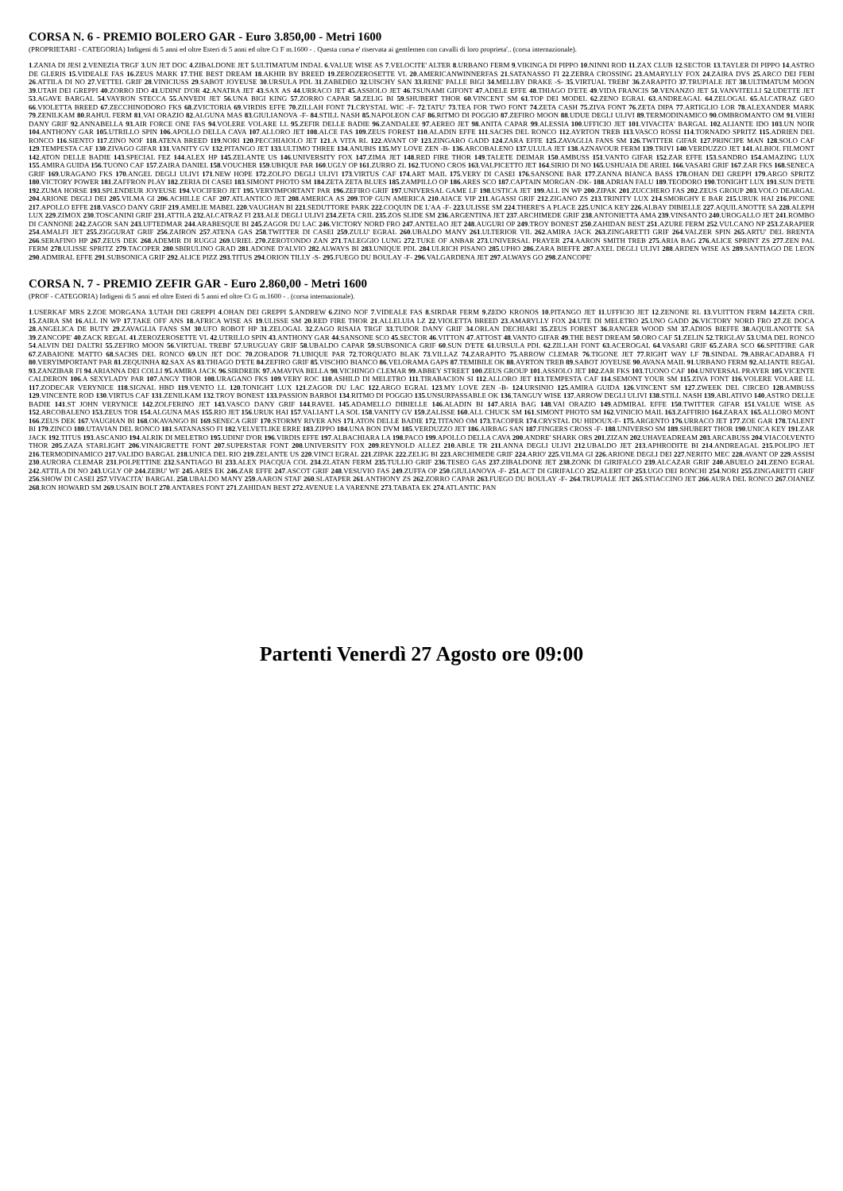CORSA N. 6 - PREMIO BOLERO GAR - Euro 3.850,00 - Metri 1600
(PROPRIETARI - CATEGORIA) Indigeni di 5 anni ed oltre Esteri di 5 anni ed oltre Ct F m.1600 - . Questa corsa e' riservata ai gentlemen con cavalli di loro proprieta'.. (corsa internazionale).
1.ZANIA DI JESI 2.VENEZIA TRGF 3.UN JET DOC 4.ZIBALDONE JET 5.ULTIMATUM INDAL 6.VALUE WISE AS 7.VELOCITE' ALTER 8.URBANO FERM 9.VIKINGA DI PIPPO 10.NINNI ROD 11.ZAX CLUB 12.SECTOR 13.TAYLER DI PIPPO 14.ASTRO DE GLERIS 15.VIDEALE FAS 16.ZEUS MARK 17.THE BEST DREAM 18.AKHIR BY BREED 19.ZEROZEROSETTE VL 20.AMERICANWINNERFAS 21.SATANASSO FI 22.ZEBRA CROSSING 23.AMARYLLY FOX 24.ZAIRA DVS 25.ARCO DEI FEBI 26.ATTILA DI NO 27.VETTEL GRIF 28.VINICIUSS 29.SABOT JOYEUSE 30.URSULA PDL 31.ZABEDEO 32.UISCHY SAN 33.RENE' PALLE BIGI 34.MELLBY DRAKE -S- 35.VIRTUAL TREBI' 36.ZARAPITO 37.TRUPIALE JET 38.ULTIMATUM MOON 39.UTAH DEI GREPPI 40.ZORRO IDO 41.UDINI' D'OR 42.ANATRA JET 43.SAX AS 44.URRACO JET 45.ASSIOLO JET 46.TSUNAMI GIFONT 47.ADELE EFFE 48.THIAGO D'ETE 49.VIDA FRANCIS 50.VENANZO JET 51.VANVITELLI 52.UDETTE JET 53.AGAVE BARGAL 54.VAYRON STECCA 55.ANVEDI JET 56.UNA BIGI KING 57.ZORRO CAPAR 58.ZELIG BI 59.SHUBERT THOR 60.VINCENT SM 61.TOP DEI MODEL 62.ZENO EGRAL 63.ANDREAGAL 64.ZELOGAL 65.ALCATRAZ GEO 66.VIOLETTA BREED 67.ZECCHINODORO FKS 68.ZVICTORIA 69.VIRDIS EFFE 70.ZILLAH FONT 71.CRYSTAL WIC -F- 72.TATU' 73.TEA FOR TWO FONT 74.ZETA CASH 75.ZIVA FONT 76.ZETA DIPA 77.ARTIGLIO LOR 78.ALEXANDER MARK 79.ZENILKAM 80.RAHUL FERM 81.VAI ORAZIO 82.ALGUNA MAS 83.GIULIANOVA -F- 84.STILL NASH 85.NAPOLEON CAF 86.RITMO DI POGGIO 87.ZEFIRO MOON 88.UDUE DEGLI ULIVI 89.TERMODINAMICO 90.OMBROMANTO OM 91.VIERI DANY GRIF 92.ANNABELLA 93.AIR FORCE ONE FAS 94.VOLERE VOLARE LL 95.ZEFIR DELLE BADIE 96.ZANDALEE 97.AEREO JET 98.ANITA CAPAR 99.ALESSIA 100.UFFICIO JET 101.VIVACITA' BARGAL 102.ALIANTE IDO 103.UN NOIR 104.ANTHONY GAR 105.UTRILLO SPIN 106.APOLLO DELLA CAVA 107.ALLORO JET 108.ALCE FAS 109.ZEUS FOREST 110.ALADIN EFFE 111.SACHS DEL RONCO 112.AYRTON TREB 113.VASCO ROSSI 114.TORNADO SPRITZ 115.ADRIEN DEL RONCO 116.SIENTO 117.ZINO NOF 118.ATENA BREED 119.NORI 120.PECCHIAIOLO JET 121.A VITA RL 122.AVANT OP 123.ZINGARO GADD 124.ZARA EFFE 125.ZAVAGLIA FANS SM 126.TWITTER GIFAR 127.PRINCIPE MAN 128.SOLO CAF 129.TEMPESTA CAF 130.ZIVAGO GIFAR 131.VANITY GV 132.PITANGO JET 133.ULTIMO THREE 134.ANUBIS 135.MY LOVE ZEN -B- 136.ARCOBALENO 137.ULULA JET 138.AZNAVOUR FERM 139.TRIVI 140.VERDUZZO JET 141.ALBIOL FILMONT 142.ATON DELLE BADIE 143.SPECIAL FEZ 144.ALEX HP 145.ZELANTE US 146.UNIVERSITY FOX 147.ZIMA JET 148.RED FIRE THOR 149.TALETE DEIMAR 150.AMBUSS 151.VANTO GIFAR 152.ZAR EFFE 153.SANDRO 154.AMAZING LUX 155.AMIRA GUIDA 156.TUONO CAF 157.ZAIRA DANIEL 158.VOUCHER 159.UBIQUE PAR 160.UGLY OP 161.ZURRO ZL 162.TUONO CROS 163.VALPICETTO JET 164.SIRIO DI NO 165.USHUAIA DE ARIEL 166.VASARI GRIF 167.ZAR FKS 168.SENECA GRIF 169.URAGANO FKS 170.ANGEL DEGLI ULIVI 171.NEW HOPE 172.ZOLFO DEGLI ULIVI 173.VIRTUS CAF 174.ART MAIL 175.VERY DI CASEI 176.SANSONE BAR 177.ZANNA BIANCA BASS 178.OHAN DEI GREPPI 179.ARGO SPRITZ 180.VICTORY POWER 181.ZAFFRON PLAY 182.ZERIA DI CASEI 183.SIMONT PHOTO SM 184.ZETA ZETA BLUES 185.ZAMPILLO OP 186.ARES SCO 187.CAPTAIN MORGAN -DK- 188.ADRIAN FALU 189.TEODORO 190.TONIGHT LUX 191.SUN D'ETE 192.ZUMA HORSE 193.SPLENDEUR JOYEUSE 194.VOCIFERO JET 195.VERYIMPORTANT PAR 196.ZEFIRO GRIF 197.UNIVERSAL GAME LF 198.USTICA JET 199.ALL IN WP 200.ZIPAK 201.ZUCCHERO FAS 202.ZEUS GROUP 203.VOLO DEARGAL 204.ARIONE DEGLI DEI 205.VILMA GI 206.ACHILLE CAF 207.ATLANTICO JET 208.AMERICA AS 209.TOP GUN AMERICA 210.AIACE VIP 211.AGASSI GRIF 212.ZIGANO ZS 213.TRINITY LUX 214.SMORGHY E BAR 215.URUK HAI 216.PICONE 217.APOLLO EFFE 218.VASCO DANY GRIF 219.AMELIE MABEL 220.VAUGHAN BI 221.SEDUTTORE PARK 222.COQUIN DE L'AA -F- 223.ULISSE SM 224.THERE'S A PLACE 225.UNICA KEY 226.ALBAY DIBIELLE 227.AQUILANOTTE SA 228.ALEPH LUX 229.ZIMOX 230.TOSCANINI GRIF 231.ATTILA 232.ALCATRAZ FI 233.ALE DEGLI ULIVI 234.ZETA CRIL 235.ZOS SLIDE SM 236.ARGENTINA JET 237.ARCHIMEDE GRIF 238.ANTONIETTA AMA 239.VINSANTO 240.UROGALLO JET 241.ROMBO DI CANNONE 242.ZAGOR SAN 243.UFTEDMAR 244.ARABESQUE BI 245.ZAGOR DU LAC 246.VICTORY NORD FRO 247.ANTELAO JET 248.AUGURI OP 249.TROY BONEST 250.ZAHIDAN BEST 251.AZURE FERM 252.VULCANO NP 253.ZARAPIER 254.AMALFI JET 255.ZIGGURAT GRIF 256.ZAIRON 257.ATENA GAS 258.TWITTER DI CASEI 259.ZULU' EGRAL 260.UBALDO MANY 261.ULTERIOR VIL 262.AMIRA JACK 263.ZINGARETTI GRIF 264.VALZER SPIN 265.ARTU' DEL BRENTA 266.SERAFINO HP 267.ZEUS DEK 268.ADEMIR DI RUGGI 269.URIEL 270.ZEROTONDO ZAN 271.TALEGGIO LUNG 272.TUKE OF ANBAR 273.UNIVERSAL PRAYER 274.AARON SMITH TREB 275.ARIA BAG 276.ALICE SPRINT ZS 277.ZEN PAL FERM 278.ULISSE SPRITZ 279.TACOPER 280.SBIRULINO GRAD 281.ADONE D'ALVIO 282.ALWAYS BI 283.UNIQUE PDL 284.ULRICH PISANO 285.UPHO 286.ZARA BIEFFE 287.AXEL DEGLI ULIVI 288.ARDEN WISE AS 289.SANTIAGO DE LEON 290.ADMIRAL EFFE 291.SUBSONICA GRIF 292.ALICE PIZZ 293.TITUS 294.ORION TILLY -S- 295.FUEGO DU BOULAY -F- 296.VALGARDENA JET 297.ALWAYS GO 298.ZANCOPE'
CORSA N. 7 - PREMIO ZEFIR GAR - Euro 2.860,00 - Metri 1600
(PROF - CATEGORIA) Indigeni di 5 anni ed oltre Esteri di 5 anni ed oltre Ct G m.1600 - . (corsa internazionale).
1.USERKAF MRS 2.ZOE MORGANA 3.UTAH DEI GREPPI 4.OHAN DEI GREPPI 5.ANDREW 6.ZINO NOF 7.VIDEALE FAS 8.SIRDAR FERM 9.ZEDO KRONOS 10.PITANGO JET 11.UFFICIO JET 12.ZENONE RL 13.VUITTON FERM 14.ZETA CRIL 15.ZAIRA SM 16.ALL IN WP 17.TAKE OFF ANS 18.AFRICA WISE AS 19.ULISSE SM 20.RED FIRE THOR 21.ALLELUIA LZ 22.VIOLETTA BREED 23.AMARYLLY FOX 24.UTE DI MELETRO 25.UNO GADD 26.VICTORY NORD FRO 27.ZE DOCA 28.ANGELICA DE BUTY 29.ZAVAGLIA FANS SM 30.UFO ROBOT HP 31.ZELOGAL 32.ZAGO RISAIA TRGF 33.TUDOR DANY GRIF 34.ORLAN DECHIARI 35.ZEUS FOREST 36.RANGER WOOD SM 37.ADIOS BIEFFE 38.AQUILANOTTE SA 39.ZANCOPE' 40.ZACK REGAL 41.ZEROZEROSETTE VL 42.UTRILLO SPIN 43.ANTHONY GAR 44.SANSONE SCO 45.SECTOR 46.VITTON 47.ATTOST 48.VANTO GIFAR 49.THE BEST DREAM 50.ORO CAF 51.ZELIN 52.TRIGLAV 53.UMA DEL RONCO 54.ALVIN DEI DALTRI 55.ZEFIRO MOON 56.VIRTUAL TREBI' 57.URUGUAY GRIF 58.UBALDO CAPAR 59.SUBSONICA GRIF 60.SUN D'ETE 61.URSULA PDL 62.ZILLAH FONT 63.ACEROGAL 64.VASARI GRIF 65.ZARA SCO 66.SPITFIRE GAR 67.ZABAIONE MATTO 68.SACHS DEL RONCO 69.UN JET DOC 70.ZORADOR 71.UBIQUE PAR 72.TORQUATO BLAK 73.VILLAZ 74.ZARAPITO 75.ARROW CLEMAR 76.TIGONE JET 77.RIGHT WAY LF 78.SINDAL 79.ABRACADABRA FI 80.VERYIMPORTANT PAR 81.ZEQUINHA 82.SAX AS 83.THIAGO D'ETE 84.ZEFIRO GRIF 85.VISCHIO BIANCO 86.VELORAMA GAPS 87.TEMIBILE OK 88.AYRTON TREB 89.SABOT JOYEUSE 90.AVANA MAIL 91.URBANO FERM 92.ALIANTE REGAL 93.ZANZIBAR FI 94.ARIANNA DEI COLLI 95.AMIRA JACK 96.SIRDREIK 97.AMAVIVA BELLA 98.VICHINGO CLEMAR 99.ABBEY STREET 100.ZEUS GROUP 101.ASSIOLO JET 102.ZAR FKS 103.TUONO CAF 104.UNIVERSAL PRAYER 105.VICENTE CALDERON 106.A SEXYLADY PAR 107.ANGY THOR 108.URAGANO FKS 109.VERY ROC 110.ASHILD DI MELETRO 111.TIRABACION SI 112.ALLORO JET 113.TEMPESTA CAF 114.SEMONT YOUR SM 115.ZIVA FONT 116.VOLERE VOLARE LL 117.ZODECAR VERYNICE 118.SIGNAL HBD 119.VENTO LL 120.TONIGHT LUX 121.ZAGOR DU LAC 122.ARGO EGRAL 123.MY LOVE ZEN -B- 124.URSINIO 125.AMIRA GUIDA 126.VINCENT SM 127.ZWEEK DEL CIRCEO 128.AMBUSS 129.VINCENTE ROD 130.VIRTUS CAF 131.ZENILKAM 132.TROY BONEST 133.PASSION BARBOI 134.RITMO DI POGGIO 135.UNSURPASSABLE OK 136.TANGUY WISE 137.ARROW DEGLI ULIVI 138.STILL NASH 139.ABLATIVO 140.ASTRO DELLE BADIE 141.ST JOHN VERYNICE 142.ZOLFERINO JET 143.VASCO DANY GRIF 144.RAVEL 145.ADAMELLO DIBIELLE 146.ALADIN BI 147.ARIA BAG 148.VAI ORAZIO 149.ADMIRAL EFFE 150.TWITTER GIFAR 151.VALUE WISE AS 152.ARCOBALENO 153.ZEUS TOR 154.ALGUNA MAS 155.RIO JET 156.URUK HAI 157.VALIANT LA SOL 158.VANITY GV 159.ZALISSE 160.ALL CHUCK SM 161.SIMONT PHOTO SM 162.VINICIO MAIL 163.ZAFFIRIO 164.ZARAX 165.ALLORO MONT 166.ZEUS DEK 167.VAUGHAN BI 168.OKAVANGO BI 169.SENECA GRIF 170.STORMY RIVER ANS 171.ATON DELLE BADIE 172.TITANO OM 173.TACOPER 174.CRYSTAL DU HIDOUX-F- 175.ARGENTO 176.URRACO JET 177.ZOE GAR 178.TALENT BI 179.ZINCO 180.UTAVIAN DEL RONCO 181.SATANASSO FI 182.VELVETLIKE ERRE 183.ZIPPO 184.UNA BON DVM 185.VERDUZZO JET 186.AIRBAG SAN 187.FINGERS CROSS -F- 188.UNIVERSO SM 189.SHUBERT THOR 190.UNICA KEY 191.ZAR JACK 192.TITUS 193.ASCANIO 194.ALRIK DI MELETRO 195.UDINI' D'OR 196.VIRDIS EFFE 197.ALBACHIARA LA 198.PACO 199.APOLLO DELLA CAVA 200.ANDRE' SHARK ORS 201.ZIZAN 202.UHAVEADREAM 203.ARCABUSS 204.VIACOLVENTO THOR 205.ZAZA STARLIGHT 206.VINAIGRETTE FONT 207.SUPERSTAR FONT 208.UNIVERSITY FOX 209.REYNOLD ALLEZ 210.ABLE TR 211.ANNA DEGLI ULIVI 212.UBALDO JET 213.APHRODITE BI 214.ANDREAGAL 215.POLIPO JET 216.TERMODINAMICO 217.VALIDO BARGAL 218.UNICA DEL RIO 219.ZELANTE US 220.VINCI EGRAL 221.ZIPAK 222.ZELIG BI 223.ARCHIMEDE GRIF 224.ARIO' 225.VILMA GI 226.ARIONE DEGLI DEI 227.NERITO MEC 228.AVANT OP 229.ASSISI 230.AURORA CLEMAR 231.POLPETTINE 232.SANTIAGO BI 233.ALEX PIACQUA COL 234.ZLATAN FERM 235.TULLIO GRIF 236.TESEO GAS 237.ZIBALDONE JET 238.ZONK DI GIRIFALCO 239.ALCAZAR GRIF 240.ABUELO 241.ZENO EGRAL 242.ATTILA DI NO 243.UGLY OP 244.ZEBU' WF 245.ARES EK 246.ZAR EFFE 247.ASCOT GRIF 248.VESUVIO FAS 249.ZUFFA OP 250.GIULIANOVA -F- 251.ACT DI GIRIFALCO 252.ALERT OP 253.UGO DEI RONCHI 254.NORI 255.ZINGARETTI GRIF 256.SHOW DI CASEI 257.VIVACITA' BARGAL 258.UBALDO MANY 259.AARON STAF 260.SLATAPER 261.ANTHONY ZS 262.ZORRO CAPAR 263.FUEGO DU BOULAY -F- 264.TRUPIALE JET 265.STIACCINO JET 266.AURA DEL RONCO 267.OIANEZ 268.RON HOWARD SM 269.USAIN BOLT 270.ANTARES FONT 271.ZAHIDAN BEST 272.AVENUE LA VARENNE 273.TABATA EK 274.ATLANTIC PAN
Partenti Venerdì 27 Agosto ore 09:00